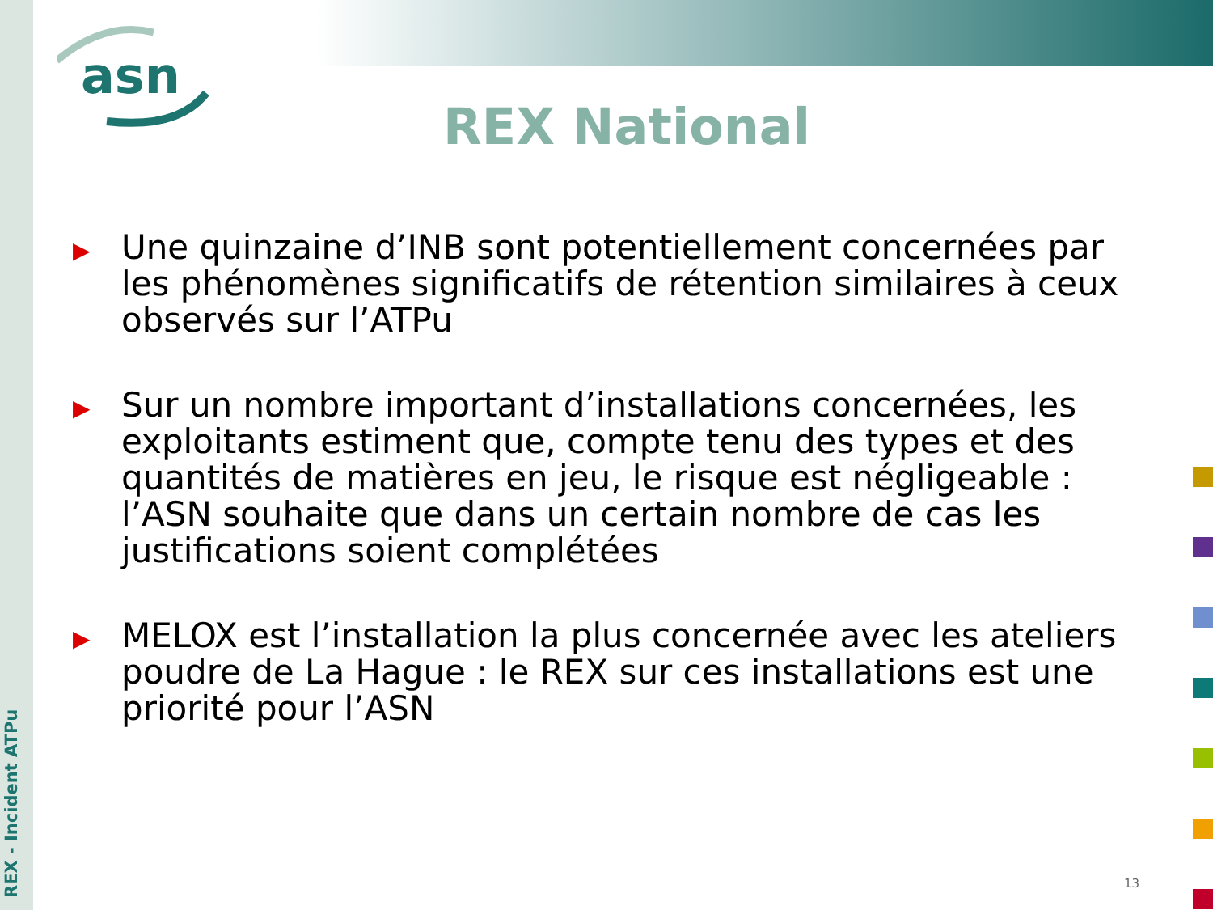REX - Incident ATPu
asn
REX National
▶
Une quinzaine d’INB sont potentiellement concernées par les phénomènes significatifs de rétention similaires à ceux observés sur l’ATPu
▶
Sur un nombre important d’installations concernées, les exploitants estiment que, compte tenu des types et des quantités de matières en jeu, le risque est négligeable : l’ASN souhaite que dans un certain nombre de cas les justifications soient complétées
▶
MELOX est l’installation la plus concernée avec les ateliers poudre de La Hague : le REX sur ces installations est une priorité pour l’ASN
13